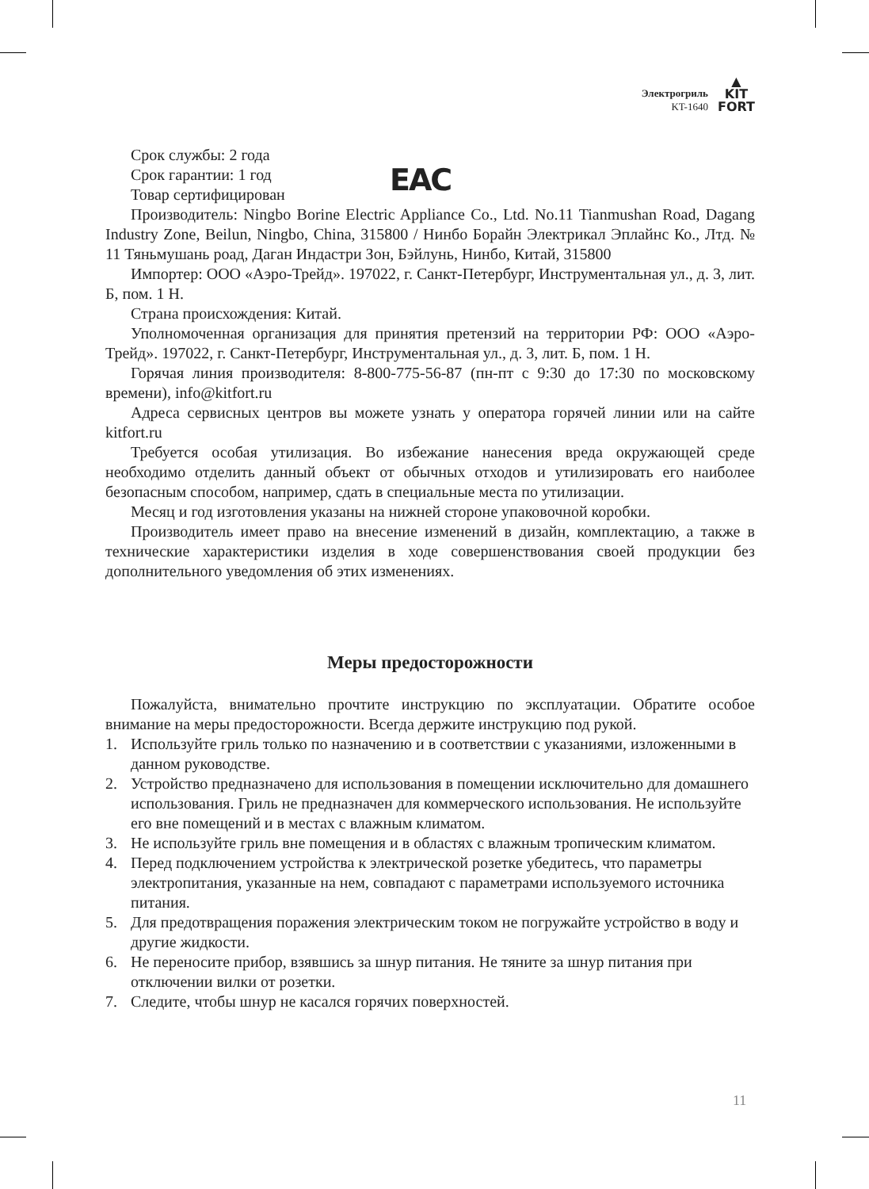Электрогриль
KT-1640
▲
KIT
FORT
EAC
Срок службы: 2 года
Срок гарантии: 1 год
Товар сертифицирован
Производитель: Ningbo Borine Electric Appliance Co., Ltd. No.11 Tianmushan Road, Dagang Industry Zone, Beilun, Ningbo, China, 315800 / Нинбо Борайн Электрикал Эплайнс Ко., Лтд. № 11 Тяньмушань роад, Даган Индастри Зон, Бэйлунь, Нинбо, Китай, 315800
Импортер: ООО «Аэро-Трейд». 197022, г. Санкт-Петербург, Инструментальная ул., д. 3, лит. Б, пом. 1 Н.
Страна происхождения: Китай.
Уполномоченная организация для принятия претензий на территории РФ: ООО «Аэро-Трейд». 197022, г. Санкт-Петербург, Инструментальная ул., д. 3, лит. Б, пом. 1 Н.
Горячая линия производителя: 8-800-775-56-87 (пн-пт с 9:30 до 17:30 по московскому времени), info@kitfort.ru
Адреса сервисных центров вы можете узнать у оператора горячей линии или на сайте kitfort.ru
Требуется особая утилизация. Во избежание нанесения вреда окружающей среде необходимо отделить данный объект от обычных отходов и утилизировать его наиболее безопасным способом, например, сдать в специальные места по утилизации.
Месяц и год изготовления указаны на нижней стороне упаковочной коробки.
Производитель имеет право на внесение изменений в дизайн, комплектацию, а также в технические характеристики изделия в ходе совершенствования своей продукции без дополнительного уведомления об этих изменениях.
Меры предосторожности
Пожалуйста, внимательно прочтите инструкцию по эксплуатации. Обратите особое внимание на меры предосторожности. Всегда держите инструкцию под рукой.
1. Используйте гриль только по назначению и в соответствии с указаниями, изложенными в данном руководстве.
2. Устройство предназначено для использования в помещении исключительно для домашнего использования. Гриль не предназначен для коммерческого использования. Не используйте его вне помещений и в местах с влажным климатом.
3. Не используйте гриль вне помещения и в областях с влажным тропическим климатом.
4. Перед подключением устройства к электрической розетке убедитесь, что параметры электропитания, указанные на нем, совпадают с параметрами используемого источника питания.
5. Для предотвращения поражения электрическим током не погружайте устройство в воду и другие жидкости.
6. Не переносите прибор, взявшись за шнур питания. Не тяните за шнур питания при отключении вилки от розетки.
7. Следите, чтобы шнур не касался горячих поверхностей.
11